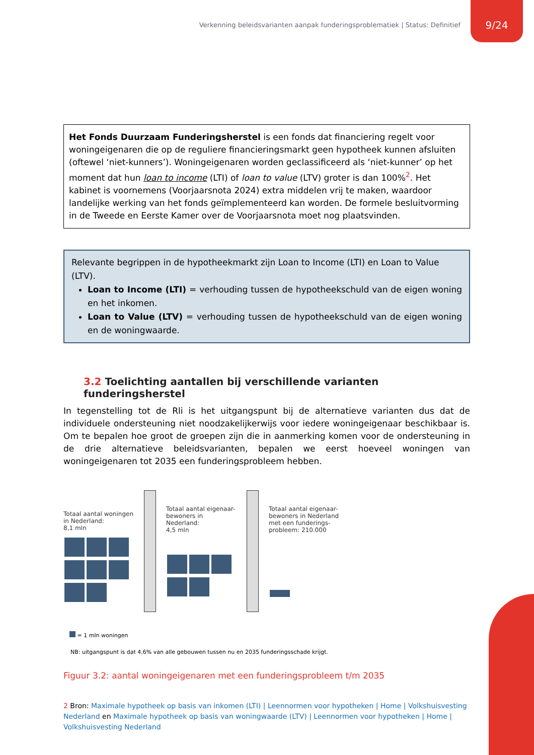Verkenning beleidsvarianten aanpak funderingsproblematiek | Status: Definitief 9/24
Het Fonds Duurzaam Funderingsherstel is een fonds dat financiering regelt voor woningeigenaren die op de reguliere financieringsmarkt geen hypotheek kunnen afsluiten (oftewel ‘niet-kunners’). Woningeigenaren worden geclassificeerd als ‘niet-kunner’ op het moment dat hun loan to income (LTI) of loan to value (LTV) groter is dan 100%<sup>2</sup>. Het kabinet is voornemens (Voorjaarsnota 2024) extra middelen vrij te maken, waardoor landelijke werking van het fonds geïmplementeerd kan worden. De formele besluitvorming in de Tweede en Eerste Kamer over de Voorjaarsnota moet nog plaatsvinden.
Relevante begrippen in de hypotheekmarkt zijn Loan to Income (LTI) en Loan to Value (LTV).
Loan to Income (LTI) = verhouding tussen de hypotheekschuld van de eigen woning en het inkomen.
Loan to Value (LTV) = verhouding tussen de hypotheekschuld van de eigen woning en de woningwaarde.
3.2 Toelichting aantallen bij verschillende varianten funderingsherstel
In tegenstelling tot de Rli is het uitgangspunt bij de alternatieve varianten dus dat de individuele ondersteuning niet noodzakelijkerwijs voor iedere woningeigenaar beschikbaar is. Om te bepalen hoe groot de groepen zijn die in aanmerking komen voor de ondersteuning in de drie alternatieve beleidsvarianten, bepalen we eerst hoeveel woningen van woningeigenaren tot 2035 een funderingsprobleem hebben.
Totaal aantal woningen in Nederland:
8,1 mln
Totaal aantal eigenaar-bewoners in Nederland:
4,5 mln
Totaal aantal eigenaar-bewoners in Nederland met een funderings-probleem: 210.000
= 1 mln woningen
NB: uitgangspunt is dat 4,6% van alle gebouwen tussen nu en 2035 funderingsschade krijgt.
Figuur 3.2: aantal woningeigenaren met een funderingsprobleem t/m 2035
2 Bron: Maximale hypotheek op basis van inkomen (LTI) | Leennormen voor hypotheken | Home | Volkshuisvesting Nederland en Maximale hypotheek op basis van woningwaarde (LTV) | Leennormen voor hypotheken | Home | Volkshuisvesting Nederland